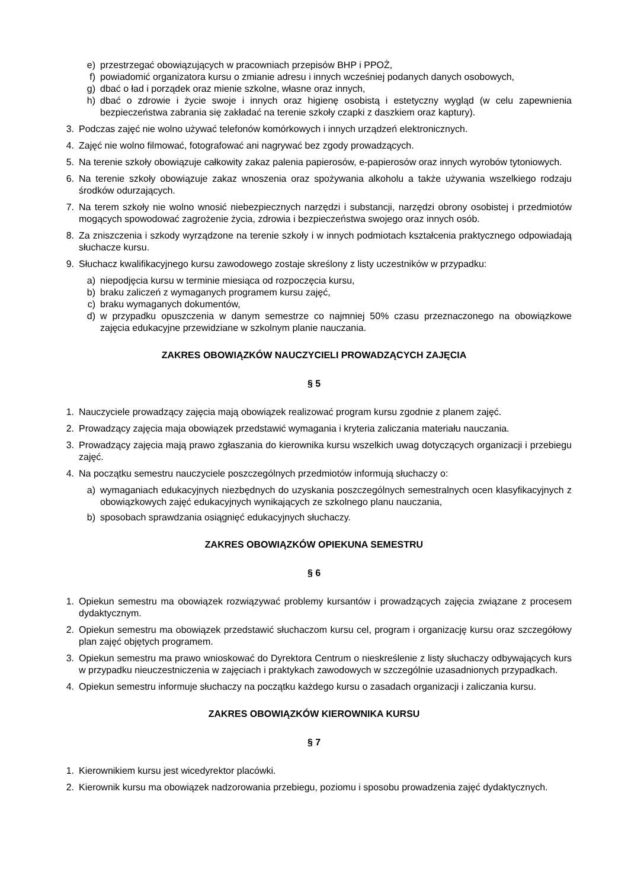e) przestrzegać obowiązujących w pracowniach przepisów BHP i PPOŻ,
f) powiadomić organizatora kursu o zmianie adresu i innych wcześniej podanych danych osobowych,
g) dbać o ład i porządek oraz mienie szkolne, własne oraz innych,
h) dbać o zdrowie i życie swoje i innych oraz higienę osobistą i estetyczny wygląd (w celu zapewnienia bezpieczeństwa zabrania się zakładać na terenie szkoły czapki z daszkiem oraz kaptury).
3. Podczas zajęć nie wolno używać telefonów komórkowych i innych urządzeń elektronicznych.
4. Zajęć nie wolno filmować, fotografować ani nagrywać bez zgody prowadzących.
5. Na terenie szkoły obowiązuje całkowity zakaz palenia papierosów, e-papierosów oraz innych wyrobów tytoniowych.
6. Na terenie szkoły obowiązuje zakaz wnoszenia oraz spożywania alkoholu a także używania wszelkiego rodzaju środków odurzających.
7. Na terem szkoły nie wolno wnosić niebezpiecznych narzędzi i substancji, narzędzi obrony osobistej i przedmiotów mogących spowodować zagrożenie życia, zdrowia i bezpieczeństwa swojego oraz innych osób.
8. Za zniszczenia i szkody wyrządzone na terenie szkoły i w innych podmiotach kształcenia praktycznego odpowiadają słuchacze kursu.
9. Słuchacz kwalifikacyjnego kursu zawodowego zostaje skreślony z listy uczestników w przypadku:
a) niepodjęcia kursu w terminie miesiąca od rozpoczęcia kursu,
b) braku zaliczeń z wymaganych programem kursu zajęć,
c) braku wymaganych dokumentów,
d) w przypadku opuszczenia w danym semestrze co najmniej 50% czasu przeznaczonego na obowiązkowe zajęcia edukacyjne przewidziane w szkolnym planie nauczania.
ZAKRES OBOWIĄZKÓW NAUCZYCIELI PROWADZĄCYCH ZAJĘCIA
§ 5
1. Nauczyciele prowadzący zajęcia mają obowiązek realizować program kursu zgodnie z planem zajęć.
2. Prowadzący zajęcia maja obowiązek przedstawić wymagania i kryteria zaliczania materiału nauczania.
3. Prowadzący zajęcia mają prawo zgłaszania do kierownika kursu wszelkich uwag dotyczących organizacji i przebiegu zajęć.
4. Na początku semestru nauczyciele poszczególnych przedmiotów informują słuchaczy o:
a) wymaganiach edukacyjnych niezbędnych do uzyskania poszczególnych semestralnych ocen klasyfikacyjnych z obowiązkowych zajęć edukacyjnych wynikających ze szkolnego planu nauczania,
b) sposobach sprawdzania osiągnięć edukacyjnych słuchaczy.
ZAKRES OBOWIĄZKÓW OPIEKUNA SEMESTRU
§ 6
1. Opiekun semestru ma obowiązek rozwiązywać problemy kursantów i prowadzących zajęcia związane z procesem dydaktycznym.
2. Opiekun semestru ma obowiązek przedstawić słuchaczom kursu cel, program i organizację kursu oraz szczegółowy plan zajęć objętych programem.
3. Opiekun semestru ma prawo wnioskować do Dyrektora Centrum o nieskreślenie z listy słuchaczy odbywających kurs w przypadku nieuczestniczenia w zajęciach i praktykach zawodowych w szczególnie uzasadnionych przypadkach.
4. Opiekun semestru informuje słuchaczy na początku każdego kursu o zasadach organizacji i zaliczania kursu.
ZAKRES OBOWIĄZKÓW KIEROWNIKA KURSU
§ 7
1. Kierownikiem kursu jest wicedyrektor placówki.
2. Kierownik kursu ma obowiązek nadzorowania przebiegu, poziomu i sposobu prowadzenia zajęć dydaktycznych.